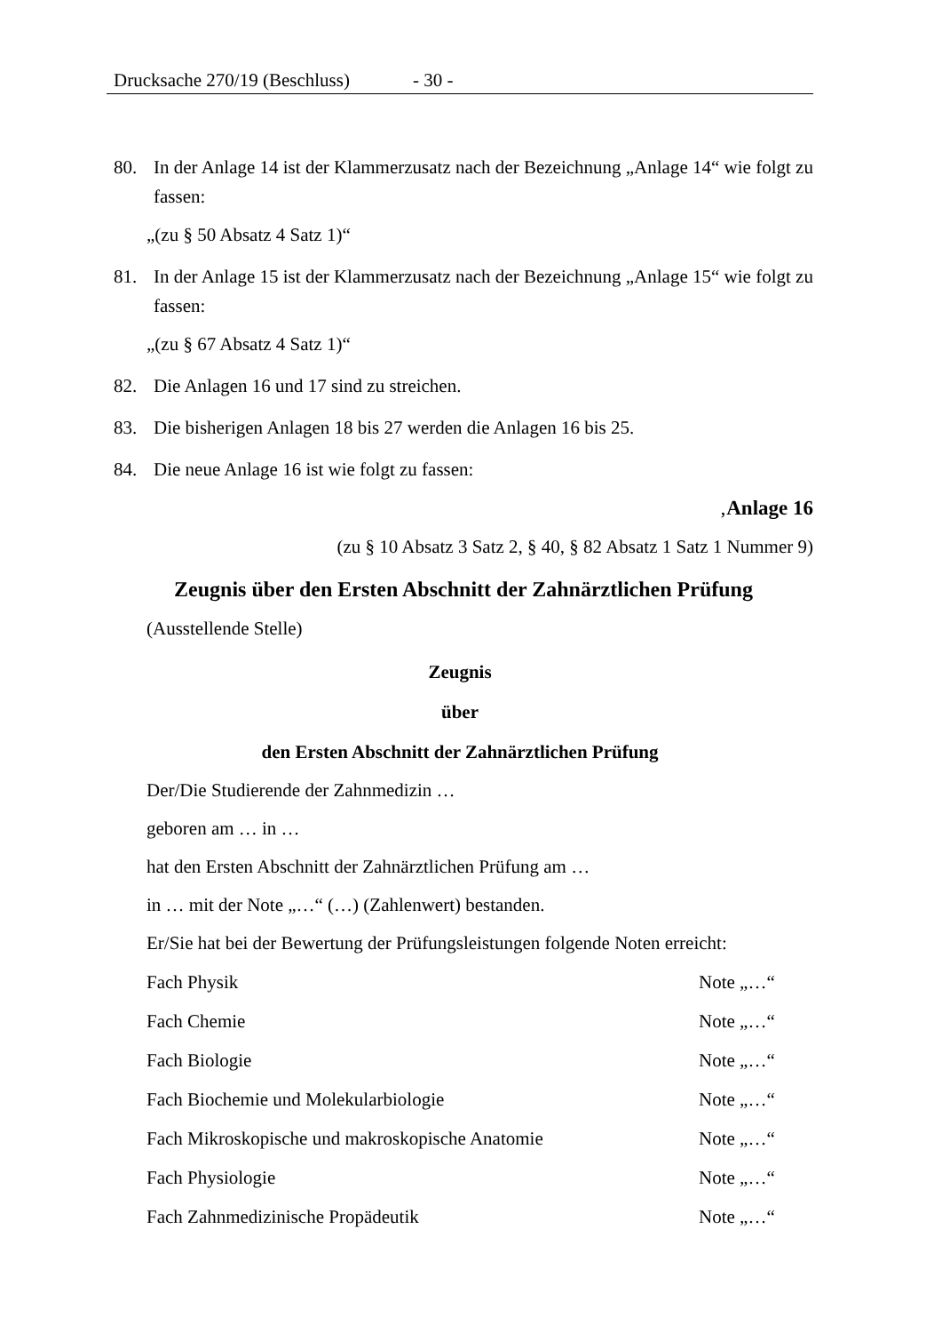Drucksache 270/19 (Beschluss) - 30 -
80. In der Anlage 14 ist der Klammerzusatz nach der Bezeichnung „Anlage 14“ wie folgt zu fassen:
„(zu § 50 Absatz 4 Satz 1)“
81. In der Anlage 15 ist der Klammerzusatz nach der Bezeichnung „Anlage 15“ wie folgt zu fassen:
„(zu § 67 Absatz 4 Satz 1)“
82. Die Anlagen 16 und 17 sind zu streichen.
83. Die bisherigen Anlagen 18 bis 27 werden die Anlagen 16 bis 25.
84. Die neue Anlage 16 ist wie folgt zu fassen:
‚Anlage 16
(zu § 10 Absatz 3 Satz 2, § 40, § 82 Absatz 1 Satz 1 Nummer 9)
Zeugnis über den Ersten Abschnitt der Zahnärztlichen Prüfung
(Ausstellende Stelle)
Zeugnis
über
den Ersten Abschnitt der Zahnärztlichen Prüfung
Der/Die Studierende der Zahnmedizin …
geboren am … in …
hat den Ersten Abschnitt der Zahnärztlichen Prüfung am …
in … mit der Note „…“ (…) (Zahlenwert) bestanden.
Er/Sie hat bei der Bewertung der Prüfungsleistungen folgende Noten erreicht:
Fach Physik Note „…“
Fach Chemie Note „…“
Fach Biologie Note „…“
Fach Biochemie und Molekularbiologie Note „…“
Fach Mikroskopische und makroskopische Anatomie Note „…“
Fach Physiologie Note „…“
Fach Zahnmedizinische Propädeutik Note „…“